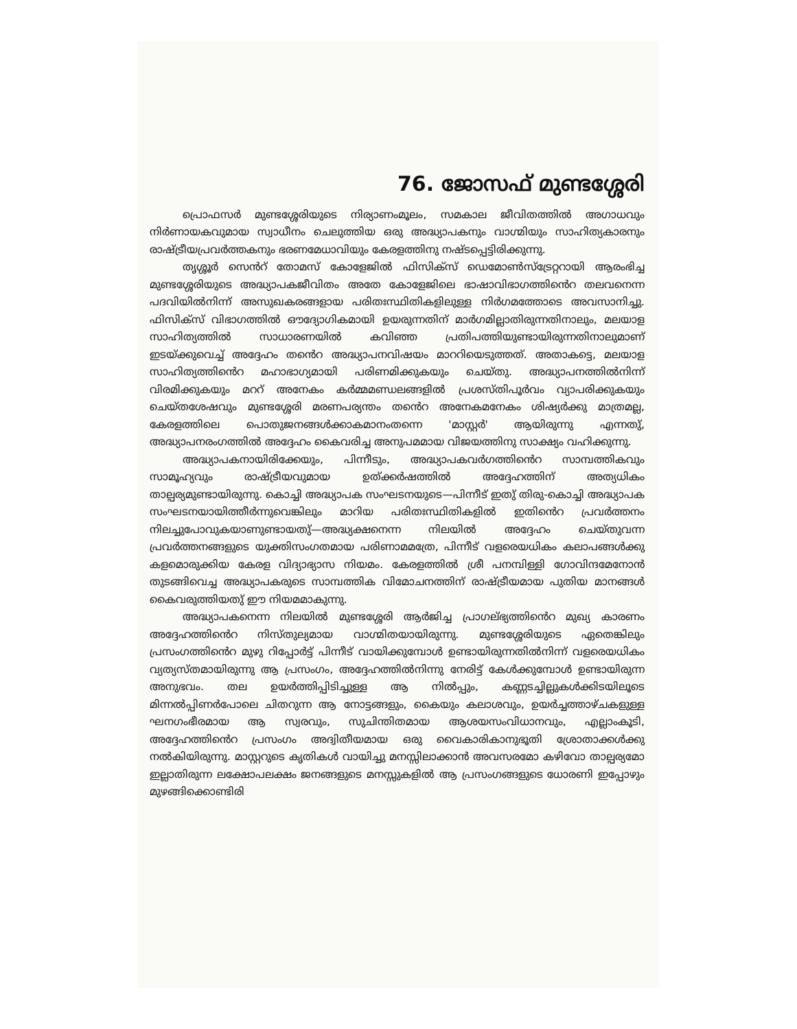76. ജോസഫ് മുണ്ടശ്ശേരി
പ്രൊഫസർ മുണ്ടശ്ശേരിയുടെ നിര്യാണംമൂലം, സമകാല ജീവിതത്തിൽ അഗാധവും നിർണായകവുമായ സ്വാധീനം ചെലുത്തിയ ഒരു അദ്ധ്യാപകനും വാഗ്മിയും സാഹിത്യകാരനും രാഷ്ട്രീയപ്രവർത്തകനും ഭരണമേധാവിയും കേരളത്തിനു നഷ്ടപ്പെട്ടിരിക്കുന്നു.
തൃശ്ശൂർ സെൻറ് തോമസ് കോളേജിൽ ഫിസിക്സ് ഡെമോൺസ്ട്രേറ്ററായി ആരംഭിച്ച മുണ്ടശ്ശേരിയുടെ അദ്ധ്യാപകജീവിതം അതേ കോളേജിലെ ഭാഷാവിഭാഗത്തിൻെറ തലവനെന്ന പദവിയിൽനിന്ന് അസുഖകരങ്ങളായ പരിതഃസ്ഥിതികളിലുള്ള നിർഗമത്തോടെ അവസാനിച്ചു. ഫിസിക്സ് വിഭാഗത്തിൽ ഔദ്യോഗികമായി ഉയരുന്നതിന് മാർഗമില്ലാതിരുന്നതിനാലും, മലയാള സാഹിത്യത്തിൽ സാധാരണയിൽ കവിഞ്ഞ പ്രതിപത്തിയുണ്ടായിരുന്നതിനാലുമാണ് ഇടയ്ക്കുവെച്ച് അദ്ദേഹം തൻെറ അദ്ധ്യാപനവിഷയം മാററിയെടുത്തത്. അതാകട്ടെ, മലയാള സാഹിത്യത്തിൻെറ മഹാഭാഗ്യമായി പരിണമിക്കുകയും ചെയ്തു. അദ്ധ്യാപനത്തിൽനിന്ന് വിരമിക്കുകയും മററ് അനേകം കർമ്മമണ്ഡലങ്ങളിൽ പ്രശസ്തിപൂർവം വ്യാപരിക്കുകയും ചെയ്തശേഷവും മുണ്ടശ്ശേരി മരണപര്യന്തം തൻെറ അനേകമനേകം ശിഷ്യർക്കു മാത്രമല്ല, കേരളത്തിലെ പൊതുജനങ്ങൾക്കാകമാനംതന്നെ 'മാസ്റ്റർ' ആയിരുന്നു എന്നതു്, അദ്ധ്യാപനരംഗത്തിൽ അദ്ദേഹം കൈവരിച്ച അനുപമമായ വിജയത്തിനു സാക്ഷ്യം വഹിക്കുന്നു.
അദ്ധ്യാപകനായിരിക്കേയും, പിന്നീടും, അദ്ധ്യാപകവർഗത്തിൻെറ സാമ്പത്തികവും സാമൂഹ്യവും രാഷ്ട്രീയവുമായ ഉത്ക്കർഷത്തിൽ അദ്ദേഹത്തിന് അത്യധികം താല്പര്യമുണ്ടായിരുന്നു. കൊച്ചി അദ്ധ്യാപക സംഘടനയുടെ—പിന്നീട് ഇതു് തിരു-കൊച്ചി അദ്ധ്യാപക സംഘടനയായിത്തീർന്നുവെങ്കിലും മാറിയ പരിതഃസ്ഥിതികളിൽ ഇതിൻെറ പ്രവർത്തനം നിലച്ചുപോവുകയാണുണ്ടായതു്—അദ്ധ്യക്ഷനെന്ന നിലയിൽ അദ്ദേഹം ചെയ്തുവന്ന പ്രവർത്തനങ്ങളുടെ യുക്തിസംഗതമായ പരിണാമമത്രേ, പിന്നീട് വളരെയധികം കലാപങ്ങൾക്കു കളമൊരുക്കിയ കേരള വിദ്യാഭ്യാസ നിയമം. കേരളത്തിൽ ശ്രീ പനമ്പിള്ളി ഗോവിന്ദമേനോൻ തുടങ്ങിവെച്ച അദ്ധ്യാപകരുടെ സാമ്പത്തിക വിമോചനത്തിന് രാഷ്ട്രീയമായ പുതിയ മാനങ്ങൾ കൈവരുത്തിയതു് ഈ നിയമമാകുന്നു.
അദ്ധ്യാപകനെന്ന നിലയിൽ മുണ്ടശ്ശേരി ആർജിച്ച പ്രാഗല്ഭ്യത്തിൻെറ മുഖ്യ കാരണം അദ്ദേഹത്തിൻെറ നിസ്തുല്യമായ വാഗ്മിതയായിരുന്നു. മുണ്ടശ്ശേരിയുടെ ഏതെങ്കിലും പ്രസംഗത്തിൻെറ മുഴു റിപ്പോർട്ട് പിന്നീട് വായിക്കുമ്പോൾ ഉണ്ടായിരുന്നതിൽനിന്ന് വളരെയധികം വ്യത്യസ്തമായിരുന്നു ആ പ്രസംഗം, അദ്ദേഹത്തിൽനിന്നു നേരിട്ട് കേൾക്കുമ്പോൾ ഉണ്ടായിരുന്ന അനുഭവം. തല ഉയർത്തിപ്പിടിച്ചുള്ള ആ നിൽപ്പും, കണ്ണടച്ചില്ലുകൾക്കിടയിലൂടെ മിന്നൽപ്പിണർപോലെ ചിതറുന്ന ആ നോട്ടങ്ങളും, കൈയും കലാശവും, ഉയർച്ചത്താഴ്ചകളുള്ള ഘനഗംഭീരമായ ആ സ്വരവും, സുചിന്തിതമായ ആശയസംവിധാനവും, എല്ലാംകൂടി, അദ്ദേഹത്തിൻെറ പ്രസംഗം അദ്വിതീയമായ ഒരു വൈകാരികാനുഭൂതി ശ്രോതാക്കൾക്കു നൽകിയിരുന്നു. മാസ്റ്ററുടെ കൃതികൾ വായിച്ചു മനസ്സിലാക്കാൻ അവസരമോ കഴിവോ താല്പര്യമോ ഇല്ലാതിരുന്ന ലക്ഷോപലക്ഷം ജനങ്ങളുടെ മനസ്സുകളിൽ ആ പ്രസംഗങ്ങളുടെ ധോരണി ഇപ്പോഴും മുഴങ്ങിക്കൊണ്ടിരി